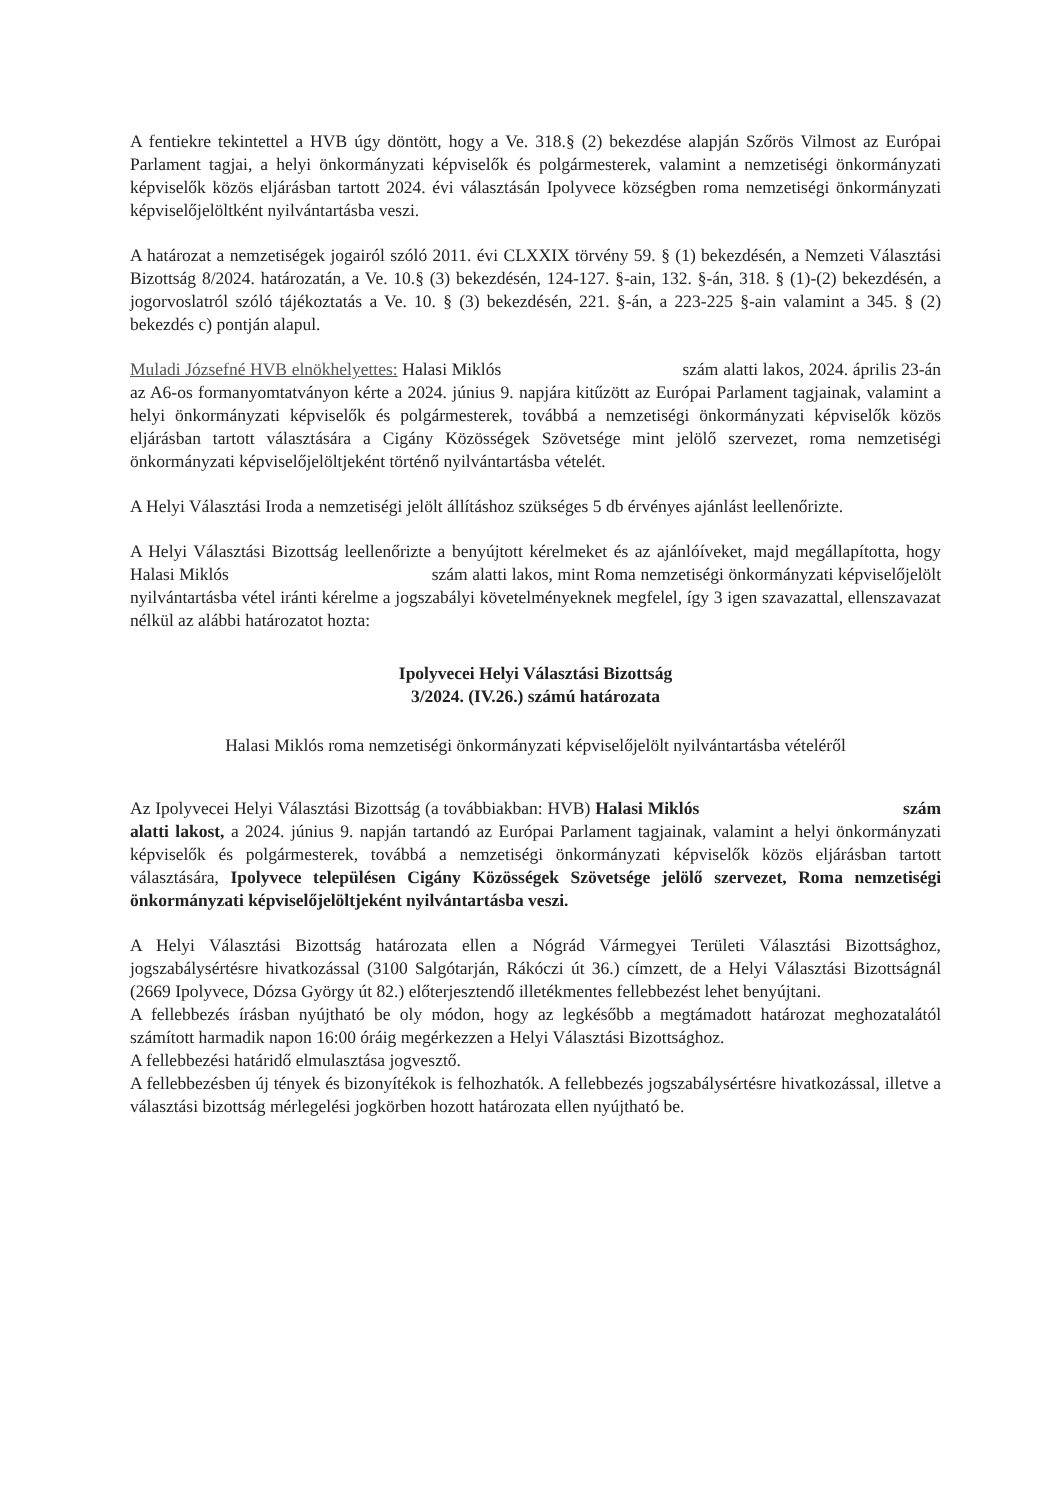A fentiekre tekintettel a HVB úgy döntött, hogy a Ve. 318.§ (2) bekezdése alapján Szőrös Vilmost az Európai Parlament tagjai, a helyi önkormányzati képviselők és polgármesterek, valamint a nemzetiségi önkormányzati képviselők közös eljárásban tartott 2024. évi választásán Ipolyvece községben roma nemzetiségi önkormányzati képviselőjelöltként nyilvántartásba veszi.
A határozat a nemzetiségek jogairól szóló 2011. évi CLXXIX törvény 59. § (1) bekezdésén, a Nemzeti Választási Bizottság 8/2024. határozatán, a Ve. 10.§ (3) bekezdésén, 124-127. §-ain, 132. §-án, 318. § (1)-(2) bekezdésén, a jogorvoslatról szóló tájékoztatás a Ve. 10. § (3) bekezdésén, 221. §-án, a 223-225 §-ain valamint a 345. § (2) bekezdés c) pontján alapul.
Muladi Józsefné HVB elnökhelyettes: Halasi Miklós szám alatti lakos, 2024. április 23-án az A6-os formanyomtatványon kérte a 2024. június 9. napjára kitűzött az Európai Parlament tagjainak, valamint a helyi önkormányzati képviselők és polgármesterek, továbbá a nemzetiségi önkormányzati képviselők közös eljárásban tartott választására a Cigány Közösségek Szövetsége mint jelölő szervezet, roma nemzetiségi önkormányzati képviselőjelöltjeként történő nyilvántartásba vételét.
A Helyi Választási Iroda a nemzetiségi jelölt állításhoz szükséges 5 db érvényes ajánlást leellenőrizte.
A Helyi Választási Bizottság leellenőrizte a benyújtott kérelmeket és az ajánlóíveket, majd megállapította, hogy Halasi Miklós szám alatti lakos, mint Roma nemzetiségi önkormányzati képviselőjelölt nyilvántartásba vétel iránti kérelme a jogszabályi követelményeknek megfelel, így 3 igen szavazattal, ellenszavazat nélkül az alábbi határozatot hozta:
Ipolyvecei Helyi Választási Bizottság
3/2024. (IV.26.) számú határozata
Halasi Miklós roma nemzetiségi önkormányzati képviselőjelölt nyilvántartásba vételéről
Az Ipolyvecei Helyi Választási Bizottság (a továbbiakban: HVB) Halasi Miklós szám alatti lakost, a 2024. június 9. napján tartandó az Európai Parlament tagjainak, valamint a helyi önkormányzati képviselők és polgármesterek, továbbá a nemzetiségi önkormányzati képviselők közös eljárásban tartott választására, Ipolyvece településen Cigány Közösségek Szövetsége jelölő szervezet, Roma nemzetiségi önkormányzati képviselőjelöltjeként nyilvántartásba veszi.
A Helyi Választási Bizottság határozata ellen a Nógrád Vármegyei Területi Választási Bizottsághoz, jogszabálysértésre hivatkozással (3100 Salgótarján, Rákóczi út 36.) címzett, de a Helyi Választási Bizottságnál (2669 Ipolyvece, Dózsa György út 82.) előterjesztendő illetékmentes fellebbezést lehet benyújtani.
A fellebbezés írásban nyújtható be oly módon, hogy az legkésőbb a megtámadott határozat meghozatalától számított harmadik napon 16:00 óráig megérkezzen a Helyi Választási Bizottsághoz.
A fellebbezési határidő elmulasztása jogvesztő.
A fellebbezésben új tények és bizonyítékok is felhozhatók. A fellebbezés jogszabálysértésre hivatkozással, illetve a választási bizottság mérlegelési jogkörben hozott határozata ellen nyújtható be.